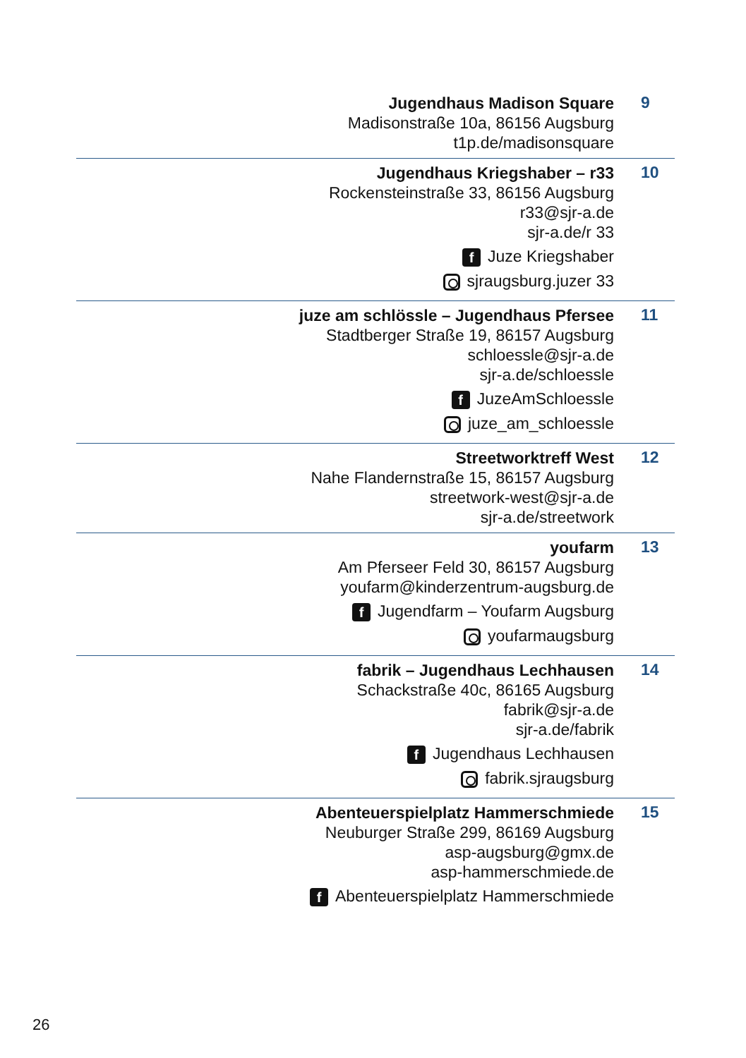Jugendhaus Madison Square
Madisonstraße 10a, 86156 Augsburg
t1p.de/madisonsquare
9
Jugendhaus Kriegshaber – r33
Rockensteinstraße 33, 86156 Augsburg
r33@sjr-a.de
sjr-a.de/r 33
f Juze Kriegshaber
sjraugsburg.juzer 33
10
juze am schlössle – Jugendhaus Pfersee
Stadtberger Straße 19, 86157 Augsburg
schloessle@sjr-a.de
sjr-a.de/schloessle
f JuzeAmSchloessle
juze_am_schloessle
11
Streetworktreff West
Nahe Flandernstraße 15, 86157 Augsburg
streetwork-west@sjr-a.de
sjr-a.de/streetwork
12
youfarm
Am Pferseer Feld 30, 86157 Augsburg
youfarm@kinderzentrum-augsburg.de
f Jugendfarm – Youfarm Augsburg
youfarmaugsburg
13
fabrik – Jugendhaus Lechhausen
Schackstraße 40c, 86165 Augsburg
fabrik@sjr-a.de
sjr-a.de/fabrik
f Jugendhaus Lechhausen
fabrik.sjraugsburg
14
Abenteuerspielplatz Hammerschmiede
Neuburger Straße 299, 86169 Augsburg
asp-augsburg@gmx.de
asp-hammerschmiede.de
f Abenteuerspielplatz Hammerschmiede
15
26